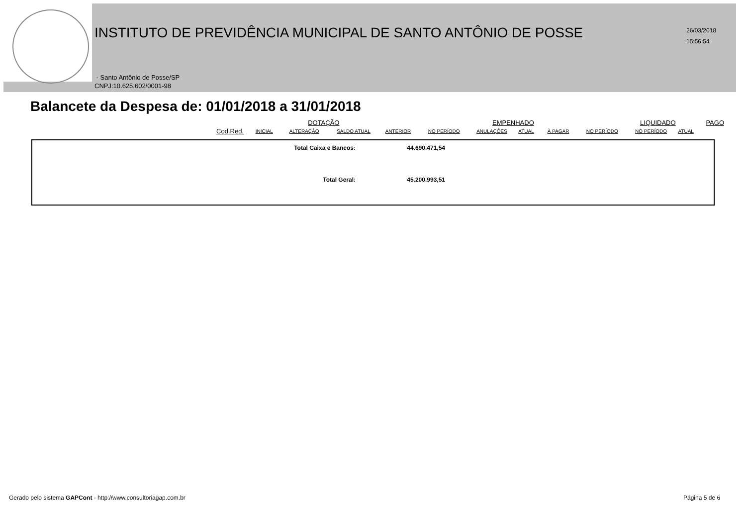INSTITUTO DE PREVIDÊNCIA MUNICIPAL DE SANTO ANTÔNIO DE POSSE
26/03/2018
15:56:54
- Santo Antônio de Posse/SP
CNPJ:10.625.602/0001-98
Balancete da Despesa de: 01/01/2018 a 31/01/2018
| | | | DOTAÇÃO | | | | EMPENHADO | | | | LIQUIDADO | | PAGO |
| | Cod.Red. | INICIAL | ALTERAÇÃO | SALDO ATUAL | ANTERIOR | NO PERÍODO | ANULAÇÕES | ATUAL | À PAGAR | NO PERÍODO | NO PERÍODO | ATUAL | |
| Total Caixa e Bancos: | 44.690.471,54 |
| Total Geral: | 45.200.993,51 |
Gerado pelo sistema GAPCont - http://www.consultoriagap.com.br
Página 5 de 6